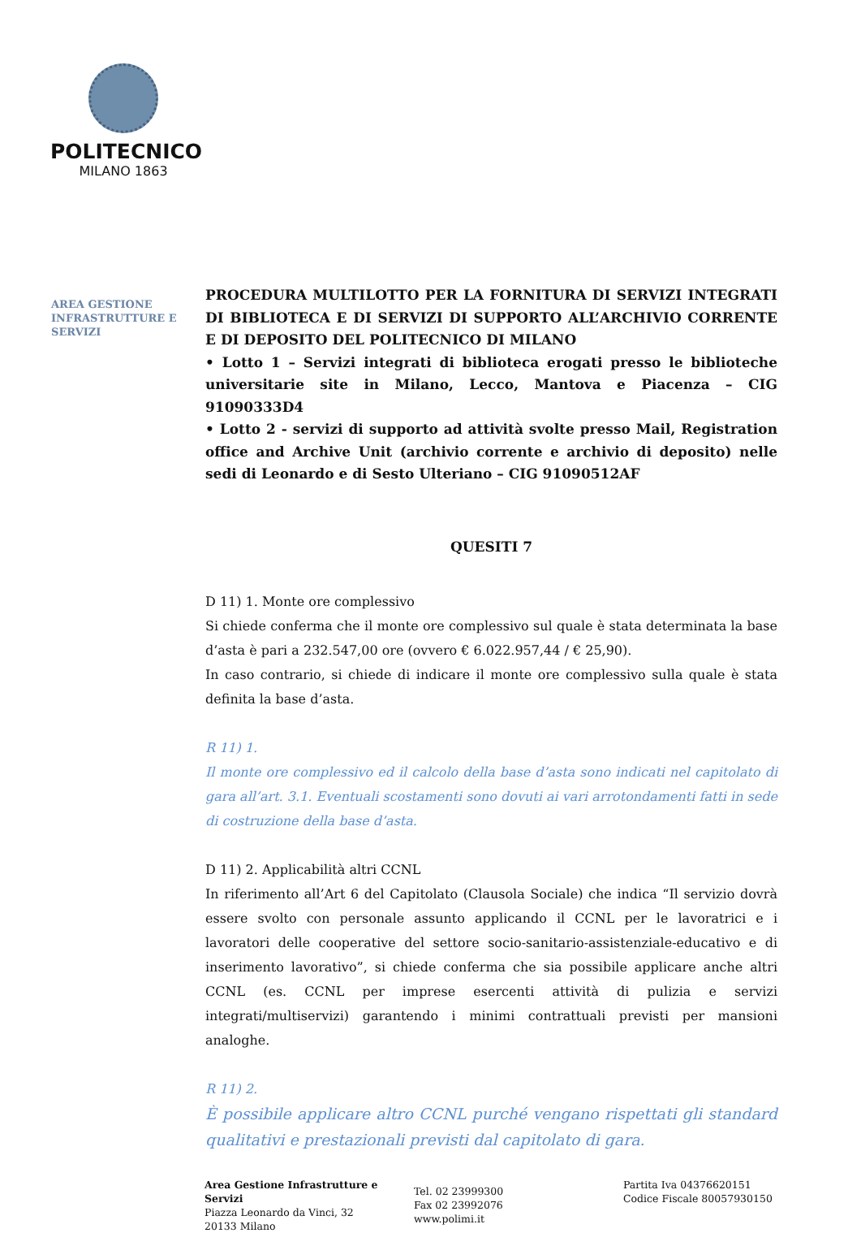POLITECNICO
MILANO 1863
AREA GESTIONE INFRASTRUTTURE E SERVIZI
PROCEDURA MULTILOTTO PER LA FORNITURA DI SERVIZI INTEGRATI DI BIBLIOTECA E DI SERVIZI DI SUPPORTO ALL’ARCHIVIO CORRENTE E DI DEPOSITO DEL POLITECNICO DI MILANO
• Lotto 1 – Servizi integrati di biblioteca erogati presso le biblioteche universitarie site in Milano, Lecco, Mantova e Piacenza – CIG 91090333D4
• Lotto 2 - servizi di supporto ad attività svolte presso Mail, Registration office and Archive Unit (archivio corrente e archivio di deposito) nelle sedi di Leonardo e di Sesto Ulteriano – CIG 91090512AF
QUESITI 7
D 11) 1. Monte ore complessivo
Si chiede conferma che il monte ore complessivo sul quale è stata determinata la base d’asta è pari a 232.547,00 ore (ovvero € 6.022.957,44 / € 25,90).
In caso contrario, si chiede di indicare il monte ore complessivo sulla quale è stata definita la base d’asta.
R 11) 1.
Il monte ore complessivo ed il calcolo della base d’asta sono indicati nel capitolato di gara all’art. 3.1. Eventuali scostamenti sono dovuti ai vari arrotondamenti fatti in sede di costruzione della base d’asta.
D 11) 2. Applicabilità altri CCNL
In riferimento all’Art 6 del Capitolato (Clausola Sociale) che indica “Il servizio dovrà essere svolto con personale assunto applicando il CCNL per le lavoratrici e i lavoratori delle cooperative del settore socio-sanitario-assistenziale-educativo e di inserimento lavorativo”, si chiede conferma che sia possibile applicare anche altri CCNL (es. CCNL per imprese esercenti attività di pulizia e servizi integrati/multiservizi) garantendo i minimi contrattuali previsti per mansioni analoghe.
R 11) 2.
È possibile applicare altro CCNL purché vengano rispettati gli standard qualitativi e prestazionali previsti dal capitolato di gara.
Area Gestione Infrastrutture e Servizi
Piazza Leonardo da Vinci, 32
20133 Milano
Tel. 02 23999300
Fax 02 23992076
www.polimi.it
Partita Iva 04376620151
Codice Fiscale 80057930150